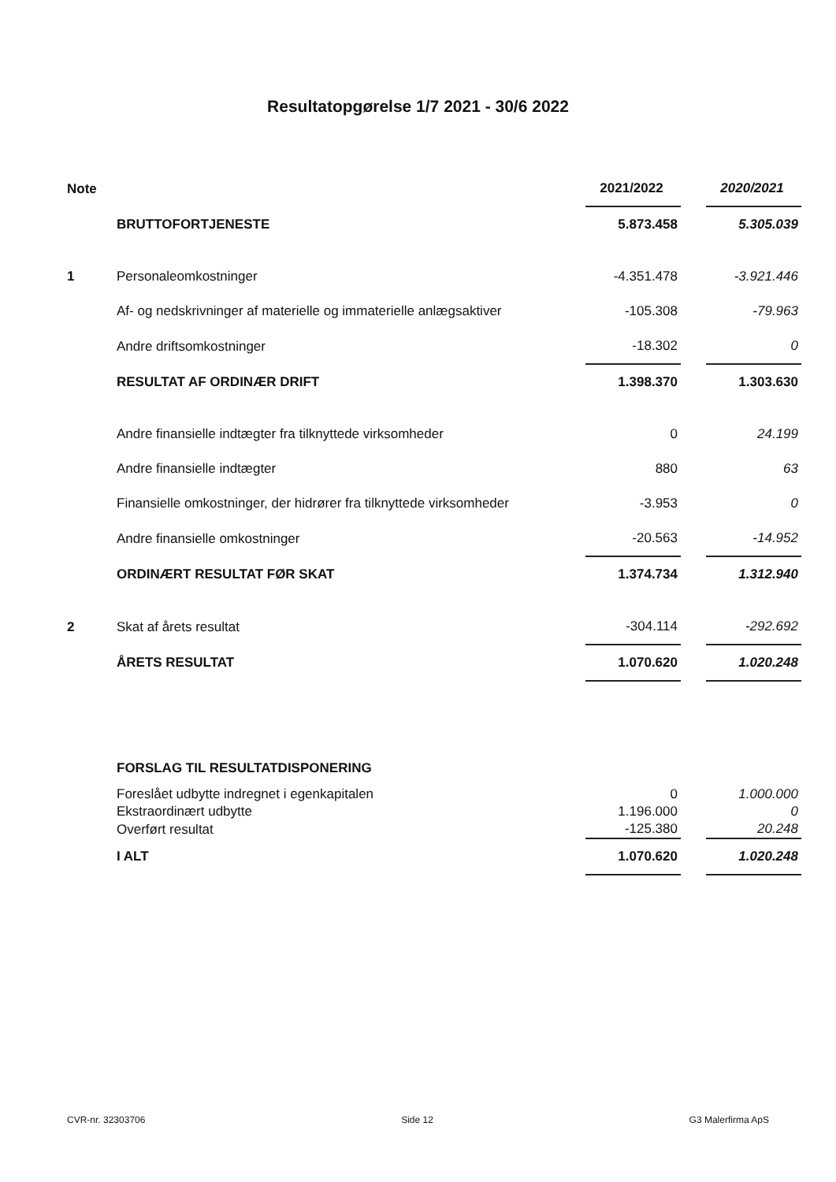Resultatopgørelse 1/7 2021 - 30/6 2022
| Note | | 2021/2022 | | 2020/2021 |
| --- | --- | --- | --- | --- |
| | BRUTTOFORTJENESTE | 5.873.458 | | 5.305.039 |
| 1 | Personaleomkostninger | -4.351.478 | | -3.921.446 |
| | Af- og nedskrivninger af materielle og immaterielle anlægsaktiver | -105.308 | | -79.963 |
| | Andre driftsomkostninger | -18.302 | | 0 |
| | RESULTAT AF ORDINÆR DRIFT | 1.398.370 | | 1.303.630 |
| | Andre finansielle indtægter fra tilknyttede virksomheder | 0 | | 24.199 |
| | Andre finansielle indtægter | 880 | | 63 |
| | Finansielle omkostninger, der hidrører fra tilknyttede virksomheder | -3.953 | | 0 |
| | Andre finansielle omkostninger | -20.563 | | -14.952 |
| | ORDINÆRT RESULTAT FØR SKAT | 1.374.734 | | 1.312.940 |
| 2 | Skat af årets resultat | -304.114 | | -292.692 |
| | ÅRETS RESULTAT | 1.070.620 | | 1.020.248 |
| | FORSLAG TIL RESULTATDISPONERING | | | |
| | Foreslået udbytte indregnet i egenkapitalen | 0 | | 1.000.000 |
| | Ekstraordinært udbytte | 1.196.000 | | 0 |
| | Overført resultat | -125.380 | | 20.248 |
| | I ALT | 1.070.620 | | 1.020.248 |
CVR-nr. 32303706 Side 12 G3 Malerfirma ApS